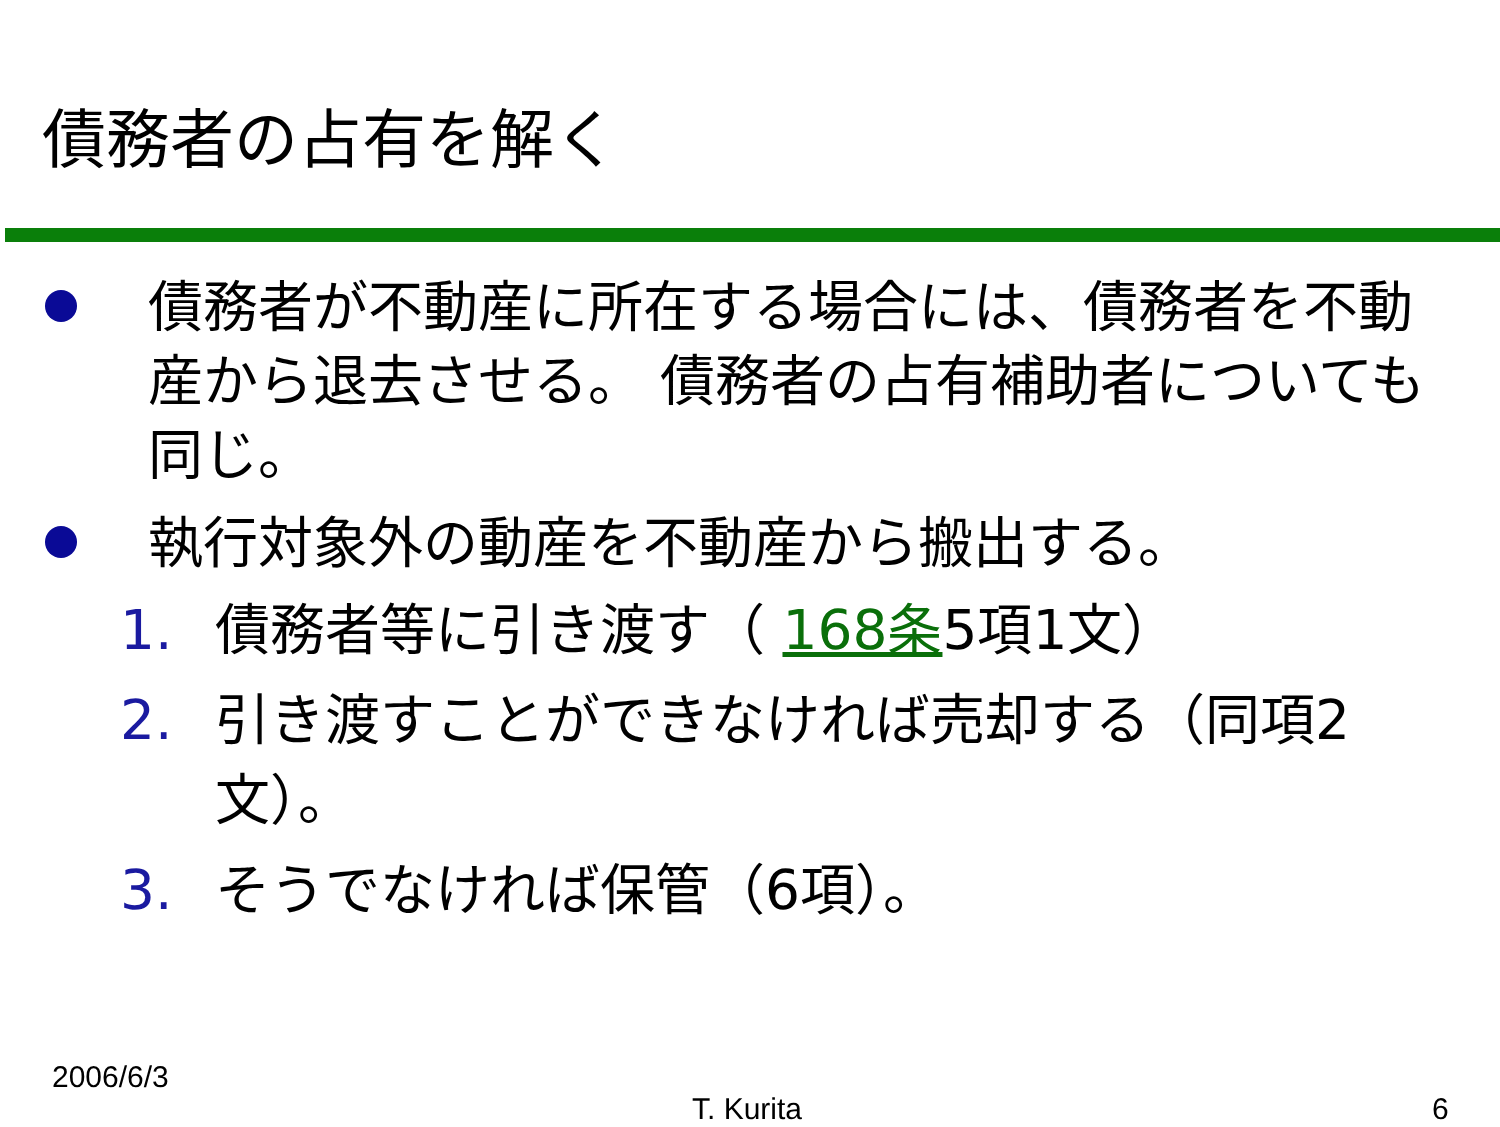債務者の占有を解く
債務者が不動産に所在する場合には、債務者を不動産から退去させる。 債務者の占有補助者についても同じ。
執行対象外の動産を不動産から搬出する。
1. 債務者等に引き渡す（ 168条5項1文）
2. 引き渡すことができなければ売却する（同項2文）。
3. そうでなければ保管（6項）。
2006/6/3
T. Kurita 6